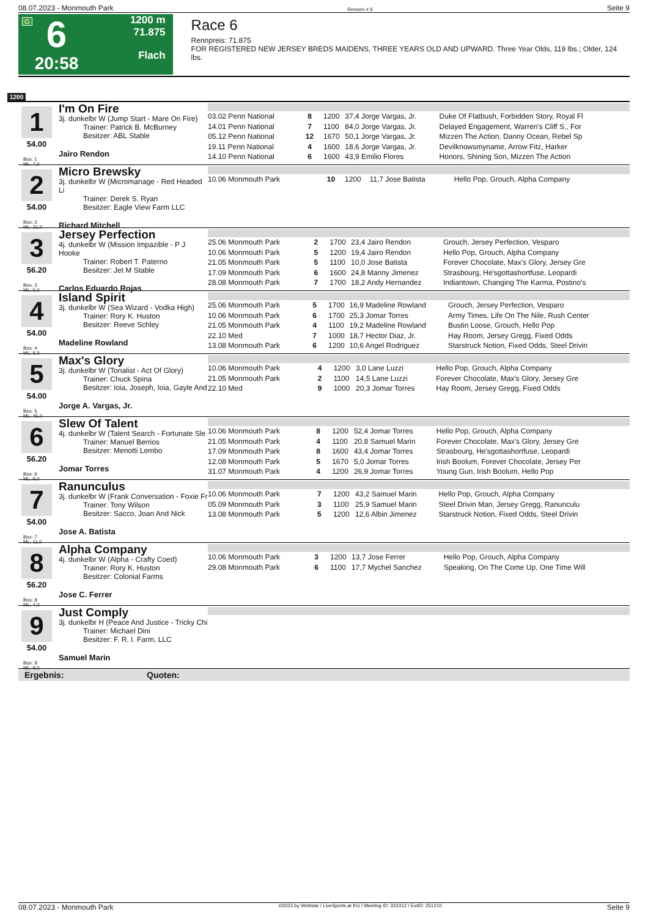08.07.2023 - Monmouth Park Rennen # 6 Seite 9
G
6
20:58
1200 m
71.875
Flach
Race 6
Rennpreis: 71.875
FOR REGISTERED NEW JERSEY BREDS MAIDENS, THREE YEARS OLD AND UPWARD. Three Year Olds, 119 lbs.; Older, 124 lbs.
1200
1
54.00
Box: 1
ML: 7,0
I'm On Fire
3j. dunkelbr W (Jump Start - Mare On Fire)
Trainer: Patrick B. McBurney
Besitzer: ABL Stable
Jairo Rendon
| 03.02 Penn National | 8 | 1200 | 37,4 Jorge Vargas, Jr. | Duke Of Flatbush, Forbidden Story, Royal Fl |
| 14.01 Penn National | 7 | 1100 | 84,0 Jorge Vargas, Jr. | Delayed Engagement, Warren's Cliff S., For |
| 05.12 Penn National | 12 | 1670 | 50,1 Jorge Vargas, Jr. | Mizzen The Action, Danny Ocean, Rebel Sp |
| 19.11 Penn National | 4 | 1600 | 18,6 Jorge Vargas, Jr. | Devilknowsmyname, Arrow Fitz, Harker |
| 14.10 Penn National | 6 | 1600 | 43,9 Emilio Flores | Honors, Shining Son, Mizzen The Action |
2
54.00
Box: 2
ML: 21,0
Micro Brewsky
3j. dunkelbr W (Micromanage - Red Headed Li
Trainer: Derek S. Ryan
Besitzer: Eagle View Farm LLC
Richard Mitchell
| 10.06 Monmouth Park | 10 | 1200 | 11,7 Jose Batista | Hello Pop, Grouch, Alpha Company |
3
56.20
Box: 3
ML: 5,0
Jersey Perfection
4j. dunkelbr W (Mission Impazible - P J Hooke
Trainer: Robert T. Paterno
Besitzer: Jet M Stable
Carlos Eduardo Rojas
| 25.06 Monmouth Park | 2 | 1700 | 23,4 Jairo Rendon | Grouch, Jersey Perfection, Vesparo |
| 10.06 Monmouth Park | 5 | 1200 | 19,4 Jairo Rendon | Hello Pop, Grouch, Alpha Company |
| 21.05 Monmouth Park | 5 | 1100 | 10,0 Jose Batista | Forever Chocolate, Max's Glory, Jersey Gre |
| 17.09 Monmouth Park | 6 | 1600 | 24,8 Manny Jimenez | Strasbourg, He'sgottashortfuse, Leopardi |
| 28.08 Monmouth Park | 7 | 1700 | 18,2 Andy Hernandez | Indiantown, Changing The Karma, Postino's |
4
54.00
Box: 4
ML: 6,0
Island Spirit
3j. dunkelbr W (Sea Wizard - Vodka High)
Trainer: Rory K. Huston
Besitzer: Reeve Schley
Madeline Rowland
| 25.06 Monmouth Park | 5 | 1700 | 16,9 Madeline Rowland | Grouch, Jersey Perfection, Vesparo |
| 10.06 Monmouth Park | 6 | 1700 | 25,3 Jomar Torres | Army Times, Life On The Nile, Rush Center |
| 21.05 Monmouth Park | 4 | 1100 | 19,2 Madeline Rowland | Bustin Loose, Grouch, Hello Pop |
| 22.10 Med | 7 | 1000 | 18,7 Hector Diaz, Jr. | Hay Room, Jersey Gregg, Fixed Odds |
| 13.08 Monmouth Park | 6 | 1200 | 10,6 Angel Rodriguez | Starstruck Notion, Fixed Odds, Steel Drivin |
5
54.00
Box: 5
ML: 45,0
Max's Glory
3j. dunkelbr W (Tonalist - Act Of Glory)
Trainer: Chuck Spina
Besitzer: Ioia, Joseph, Ioia, Gayle And
Jorge A. Vargas, Jr.
| 10.06 Monmouth Park | 4 | 1200 | 3,0 Lane Luzzi | Hello Pop, Grouch, Alpha Company |
| 21.05 Monmouth Park | 2 | 1100 | 14,5 Lane Luzzi | Forever Chocolate, Max's Glory, Jersey Gre |
| 22.10 Med | 9 | 1000 | 20,3 Jomar Torres | Hay Room, Jersey Gregg, Fixed Odds |
6
56.20
Box: 6
ML: 9,0
Slew Of Talent
4j. dunkelbr W (Talent Search - Fortunate Sle
Trainer: Manuel Berrios
Besitzer: Menotti Lembo
Jomar Torres
| 10.06 Monmouth Park | 8 | 1200 | 52,4 Jomar Torres | Hello Pop, Grouch, Alpha Company |
| 21.05 Monmouth Park | 4 | 1100 | 20,8 Samuel Marin | Forever Chocolate, Max's Glory, Jersey Gre |
| 17.09 Monmouth Park | 8 | 1600 | 43,4 Jomar Torres | Strasbourg, He'sgottashortfuse, Leopardi |
| 12.08 Monmouth Park | 5 | 1670 | 5,0 Jomar Torres | Irish Boolum, Forever Chocolate, Jersey Per |
| 31.07 Monmouth Park | 4 | 1200 | 26,9 Jomar Torres | Young Gun, Irish Boolum, Hello Pop |
7
54.00
Box: 7
ML: 11,0
Ranunculus
3j. dunkelbr W (Frank Conversation - Foxie Fr
Trainer: Tony Wilson
Besitzer: Sacco, Joan And Nick
Jose A. Batista
| 10.06 Monmouth Park | 7 | 1200 | 43,2 Samuel Marin | Hello Pop, Grouch, Alpha Company |
| 05.09 Monmouth Park | 3 | 1100 | 25,9 Samuel Marin | Steel Drivin Man, Jersey Gregg, Ranunculu |
| 13.08 Monmouth Park | 5 | 1200 | 12,6 Albin Jimenez | Starstruck Notion, Fixed Odds, Steel Drivin |
8
56.20
Box: 8
ML: 4,0
Alpha Company
4j. dunkelbr W (Alpha - Crafty Coed)
Trainer: Rory K. Huston
Besitzer: Colonial Farms
Jose C. Ferrer
| 10.06 Monmouth Park | 3 | 1200 | 13,7 Jose Ferrer | Hello Pop, Grouch, Alpha Company |
| 29.08 Monmouth Park | 6 | 1100 | 17,7 Mychel Sanchez | Speaking, On The Come Up, One Time Will |
9
54.00
Box: 9
ML: 9,0
Just Comply
3j. dunkelbr H (Peace And Justice - Tricky Chi
Trainer: Michael Dini
Besitzer: F. R. I. Farm, LLC
Samuel Marin
Ergebnis: Quoten:
08.07.2023 - Monmouth Park ©2023 by Wettstar / LiveSports.at KG / Meeting ID: 322412 / ExtID: 251210 Seite 9